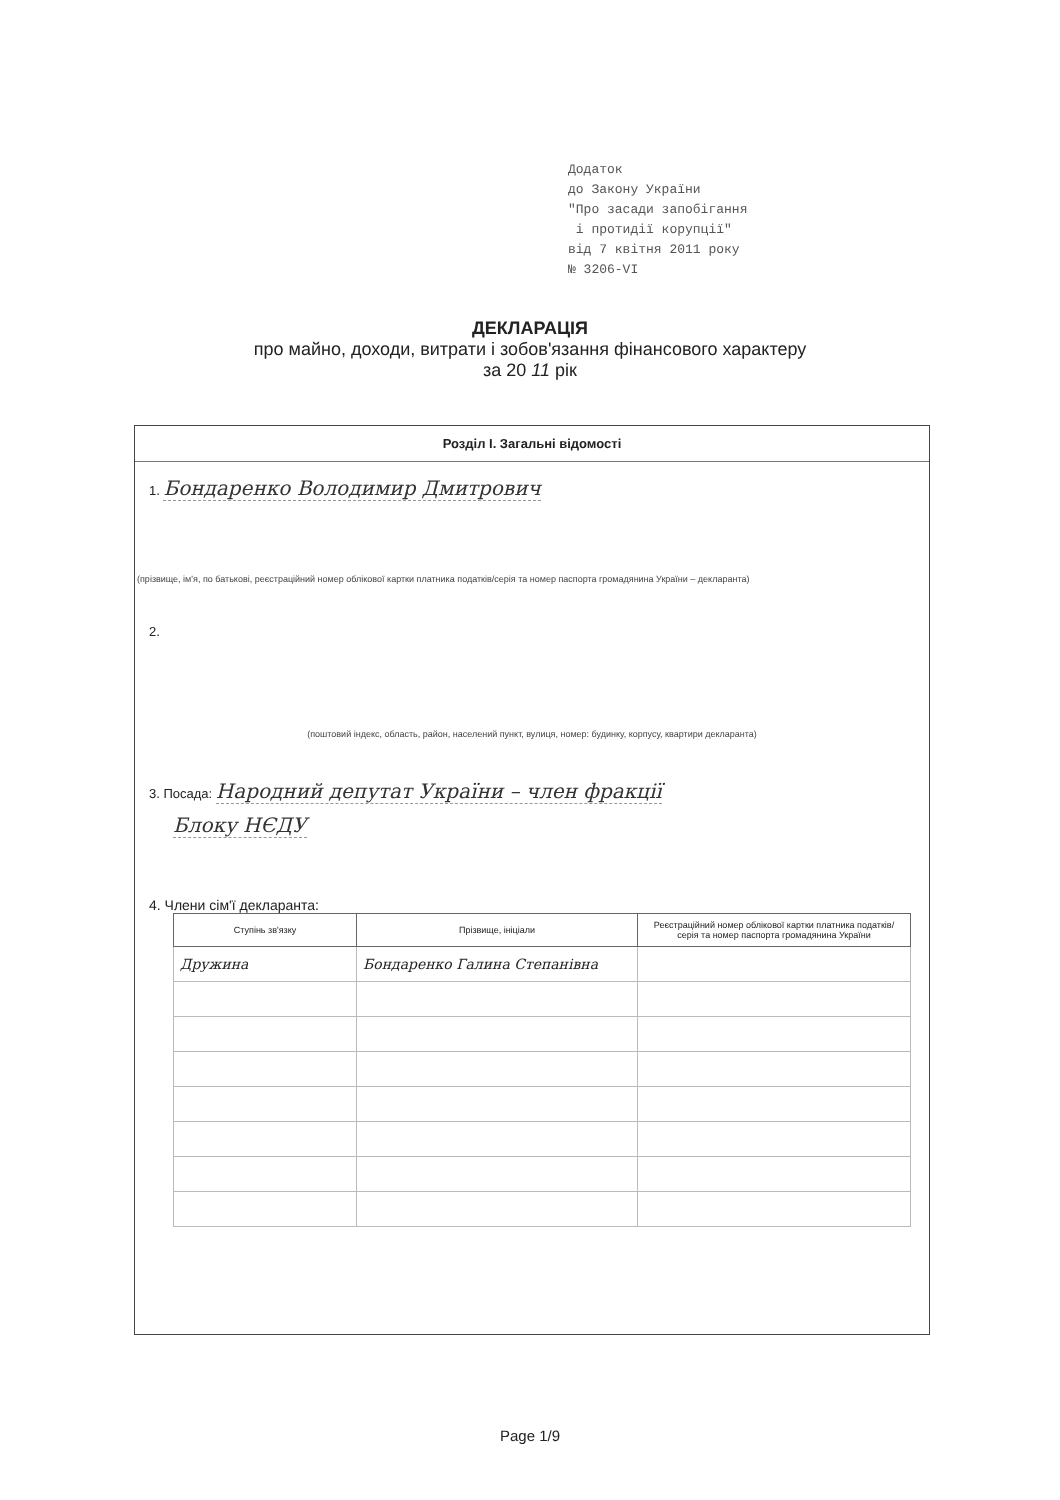Додаток
до Закону України
"Про засади запобігання
і протидії корупції"
від 7 квітня 2011 року
№ 3206-VI
ДЕКЛАРАЦІЯ
про майно, доходи, витрати і зобов'язання фінансового характеру
за 20 11 рік
Розділ I. Загальні відомості
1. Бондаренко Володимир Дмитрович
(прізвище, ім'я, по батькові, реєстраційний номер облікової картки платника податків/серія та номер паспорта громадянина України – декларанта)
2.
(поштовий індекс, область, район, населений пункт, вулиця, номер: будинку, корпусу, квартири декларанта)
3. Посада: Народний депутат України – член фракції
Блоку НЄДУ
4. Члени сім'ї декларанта:
| Ступінь зв'язку | Прізвище, ініціали | Реєстраційний номер облікової картки платника податків/ серія та номер паспорта громадянина України |
| --- | --- | --- |
| Дружина | Бондаренко Галина Степанівна | |
Page 1/9